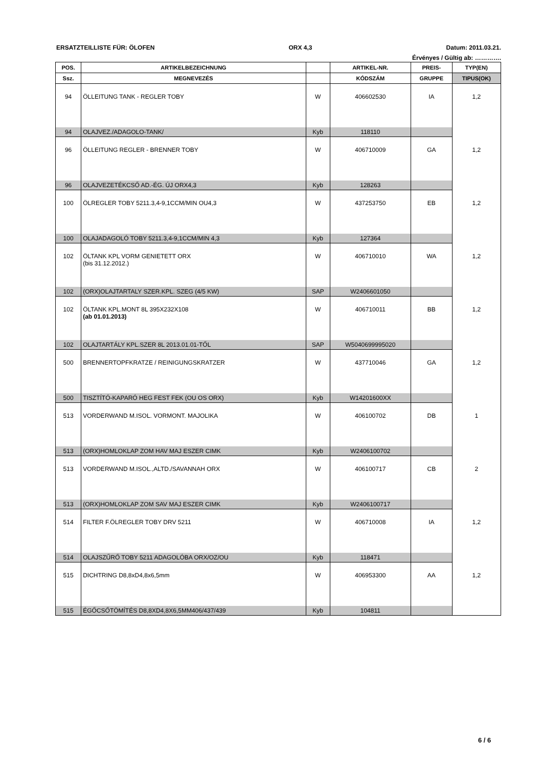ERSATZTEILLISTE FÜR: ÖLOFEN ORX 4,3 Datum: 2011.03.21.
Érvényes / Gültig ab: ………….
| POS. | ARTIKELBEZEICHNUNG | | ARTIKEL-NR. | PREIS- | TYP(EN) |
| --- | --- | --- | --- | --- | --- |
| Ssz. | MEGNEVEZÉS | | KÓDSZÁM | GRUPPE | TIPUS(OK) |
| 94 | ÖLLEITUNG TANK - REGLER TOBY | W | 406602530 | IA | 1,2 |
| 94 | OLAJVEZ./ADAGOLO-TANK/ | Kyb | 118110 | | |
| 96 | ÖLLEITUNG REGLER - BRENNER TOBY | W | 406710009 | GA | 1,2 |
| 96 | OLAJVEZETÉKCSŐ AD.-ÉG. ÚJ ORX4,3 | Kyb | 128263 | | |
| 100 | ÖLREGLER TOBY 5211.3,4-9,1CCM/MIN OU4,3 | W | 437253750 | EB | 1,2 |
| 100 | OLAJADAGOLÓ TOBY 5211.3,4-9,1CCM/MIN 4,3 | Kyb | 127364 | | |
| 102 | ÖLTANK KPL VORM GENIETETT ORX (bis 31.12.2012.) | W | 406710010 | WA | 1,2 |
| 102 | (ORX)OLAJTARTALY SZER.KPL. SZEG (4/5 KW) | SAP | W2406601050 | | |
| 102 | ÖLTANK KPL.MONT 8L 395X232X108 (ab 01.01.2013) | W | 406710011 | BB | 1,2 |
| 102 | OLAJTARTÁLY KPL.SZER 8L 2013.01.01-TŐL | SAP | W5040699995020 | | |
| 500 | BRENNERTOPFKRATZE / REINIGUNGSKRATZER | W | 437710046 | GA | 1,2 |
| 500 | TISZTÍTÓ-KAPARÓ HEG FEST FEK (OU OS ORX) | Kyb | W14201600XX | | |
| 513 | VORDERWAND M.ISOL. VORMONT. MAJOLIKA | W | 406100702 | DB | 1 |
| 513 | (ORX)HOMLOKLAP ZOM HAV MAJ ESZER CIMK | Kyb | W2406100702 | | |
| 513 | VORDERWAND M.ISOL.,ALTD./SAVANNAH ORX | W | 406100717 | CB | 2 |
| 513 | (ORX)HOMLOKLAP ZOM SAV MAJ ESZER CIMK | Kyb | W2406100717 | | |
| 514 | FILTER F.ÖLREGLER TOBY DRV 5211 | W | 406710008 | IA | 1,2 |
| 514 | OLAJSZŰRŐ TOBY 5211 ADAGOLÓBA ORX/OZ/OU | Kyb | 118471 | | |
| 515 | DICHTRING D8,8xD4,8x6,5mm | W | 406953300 | AA | 1,2 |
| 515 | ÉGŐCSŐTÖMÍTÉS D8,8XD4,8X6,5MM406/437/439 | Kyb | 104811 | | |
6 / 6